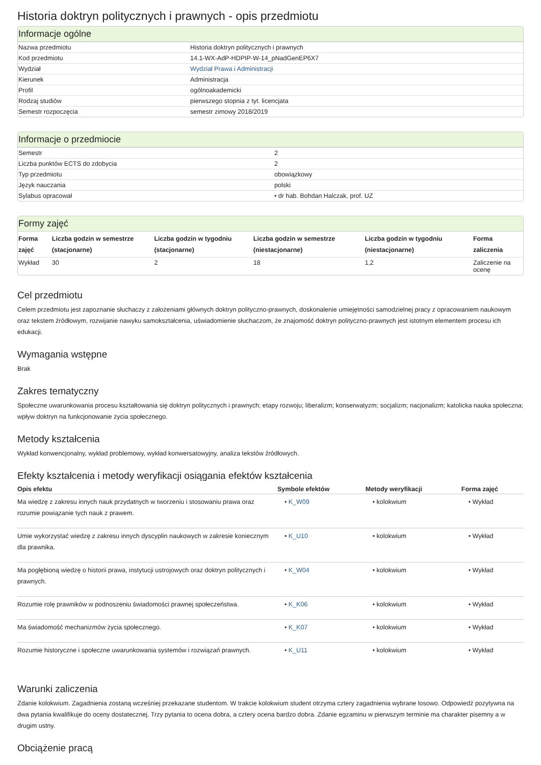Historia doktryn politycznych i prawnych - opis przedmiotu
Informacje ogólne
| Nazwa przedmiotu | Historia doktryn politycznych i prawnych |
| Kod przedmiotu | 14.1-WX-AdP-HDPIP-W-14_pNadGenEP6X7 |
| Wydział | Wydział Prawa i Administracji |
| Kierunek | Administracja |
| Profil | ogólnoakademicki |
| Rodzaj studiów | pierwszego stopnia z tyt. licencjata |
| Semestr rozpoczęcia | semestr zimowy 2018/2019 |
Informacje o przedmiocie
| Semestr | 2 |
| Liczba punktów ECTS do zdobycia | 2 |
| Typ przedmiotu | obowiązkowy |
| Język nauczania | polski |
| Sylabus opracował | • dr hab. Bohdan Halczak, prof. UZ |
Formy zajęć
| Forma zajęć | Liczba godzin w semestrze (stacjonarne) | Liczba godzin w tygodniu (stacjonarne) | Liczba godzin w semestrze (niestacjonarne) | Liczba godzin w tygodniu (niestacjonarne) | Forma zaliczenia |
| --- | --- | --- | --- | --- | --- |
| Wykład | 30 | 2 | 18 | 1,2 | Zaliczenie na ocenę |
Cel przedmiotu
Celem przedmiotu jest zapoznanie słuchaczy z założeniami głównych doktryn polityczno-prawnych, doskonalenie umiejętności samodzielnej pracy z opracowaniem naukowym oraz tekstem źródłowym, rozwijanie nawyku samokształcenia, uświadomienie słuchaczom, że znajomość doktryn polityczno-prawnych jest istotnym elementem procesu ich edukacji.
Wymagania wstępne
Brak
Zakres tematyczny
Społeczne uwarunkowania procesu kształtowania się doktryn politycznych i prawnych; etapy rozwoju; liberalizm; konserwatyzm; socjalizm; nacjonalizm; katolicka nauka społeczna; wpływ doktryn na funkcjonowanie życia społecznego.
Metody kształcenia
Wykład konwencjonalny, wykład problemowy, wykład konwersatowyjny, analiza tekstów źródłowych.
Efekty kształcenia i metody weryfikacji osiągania efektów kształcenia
| Opis efektu | Symbole efektów | Metody weryfikacji | Forma zajęć |
| --- | --- | --- | --- |
| Ma wiedzę z zakresu innych nauk przydatnych w tworzeniu i stosowaniu prawa oraz rozumie powiązanie tych nauk z prawem. | • K_W09 | • kolokwium | • Wykład |
| Umie wykorzystać wiedzę z zakresu innych dyscyplin naukowych w zakresie koniecznym dla prawnika. | • K_U10 | • kolokwium | • Wykład |
| Ma pogłębioną wiedzę o historii prawa, instytucji ustrojowych oraz doktryn politycznych i prawnych. | • K_W04 | • kolokwium | • Wykład |
| Rozumie rolę prawników w podnoszeniu świadomości prawnej społeczeństwa. | • K_K06 | • kolokwium | • Wykład |
| Ma świadomość mechanizmów życia społecznego. | • K_K07 | • kolokwium | • Wykład |
| Rozumie historyczne i społeczne uwarunkowania systemów i rozwiązań prawnych. | • K_U11 | • kolokwium | • Wykład |
Warunki zaliczenia
Zdanie kolokwium. Zagadnienia zostaną wcześniej przekazane studentom. W trakcie kolokwium student otrzyma cztery zagadnienia wybrane losowo. Odpowiedź pozytywna na dwa pytania kwalifikuje do oceny dostatecznej. Trzy pytania to ocena dobra, a cztery ocena bardzo dobra. Zdanie egzaminu w pierwszym terminie ma charakter pisemny a w drugim ustny.
Obciążenie pracą